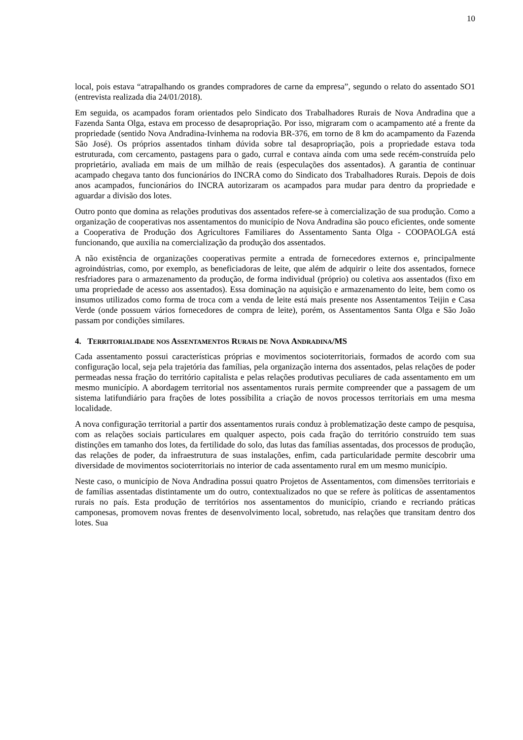10
local, pois estava “atrapalhando os grandes compradores de carne da empresa”, segundo o relato do assentado SO1 (entrevista realizada dia 24/01/2018).
Em seguida, os acampados foram orientados pelo Sindicato dos Trabalhadores Rurais de Nova Andradina que a Fazenda Santa Olga, estava em processo de desapropriação. Por isso, migraram com o acampamento até a frente da propriedade (sentido Nova Andradina-Ivinhema na rodovia BR-376, em torno de 8 km do acampamento da Fazenda São José). Os próprios assentados tinham dúvida sobre tal desapropriação, pois a propriedade estava toda estruturada, com cercamento, pastagens para o gado, curral e contava ainda com uma sede recém-construída pelo proprietário, avaliada em mais de um milhão de reais (especulações dos assentados). A garantia de continuar acampado chegava tanto dos funcionários do INCRA como do Sindicato dos Trabalhadores Rurais. Depois de dois anos acampados, funcionários do INCRA autorizaram os acampados para mudar para dentro da propriedade e aguardar a divisão dos lotes.
Outro ponto que domina as relações produtivas dos assentados refere-se à comercialização de sua produção. Como a organização de cooperativas nos assentamentos do município de Nova Andradina são pouco eficientes, onde somente a Cooperativa de Produção dos Agricultores Familiares do Assentamento Santa Olga - COOPAOLGA está funcionando, que auxilia na comercialização da produção dos assentados.
A não existência de organizações cooperativas permite a entrada de fornecedores externos e, principalmente agroindústrias, como, por exemplo, as beneficiadoras de leite, que além de adquirir o leite dos assentados, fornece resfriadores para o armazenamento da produção, de forma individual (próprio) ou coletiva aos assentados (fixo em uma propriedade de acesso aos assentados). Essa dominação na aquisição e armazenamento do leite, bem como os insumos utilizados como forma de troca com a venda de leite está mais presente nos Assentamentos Teijin e Casa Verde (onde possuem vários fornecedores de compra de leite), porém, os Assentamentos Santa Olga e São João passam por condições similares.
4. TERRITORIALIDADE NOS ASSENTAMENTOS RURAIS DE NOVA ANDRADINA/MS
Cada assentamento possui características próprias e movimentos socioterritoriais, formados de acordo com sua configuração local, seja pela trajetória das famílias, pela organização interna dos assentados, pelas relações de poder permeadas nessa fração do território capitalista e pelas relações produtivas peculiares de cada assentamento em um mesmo município. A abordagem territorial nos assentamentos rurais permite compreender que a passagem de um sistema latifundiário para frações de lotes possibilita a criação de novos processos territoriais em uma mesma localidade.
A nova configuração territorial a partir dos assentamentos rurais conduz à problematização deste campo de pesquisa, com as relações sociais particulares em qualquer aspecto, pois cada fração do território construído tem suas distinções em tamanho dos lotes, da fertilidade do solo, das lutas das famílias assentadas, dos processos de produção, das relações de poder, da infraestrutura de suas instalações, enfim, cada particularidade permite descobrir uma diversidade de movimentos socioterritoriais no interior de cada assentamento rural em um mesmo município.
Neste caso, o município de Nova Andradina possui quatro Projetos de Assentamentos, com dimensões territoriais e de famílias assentadas distintamente um do outro, contextualizados no que se refere às políticas de assentamentos rurais no país. Esta produção de territórios nos assentamentos do município, criando e recriando práticas camponesas, promovem novas frentes de desenvolvimento local, sobretudo, nas relações que transitam dentro dos lotes. Sua